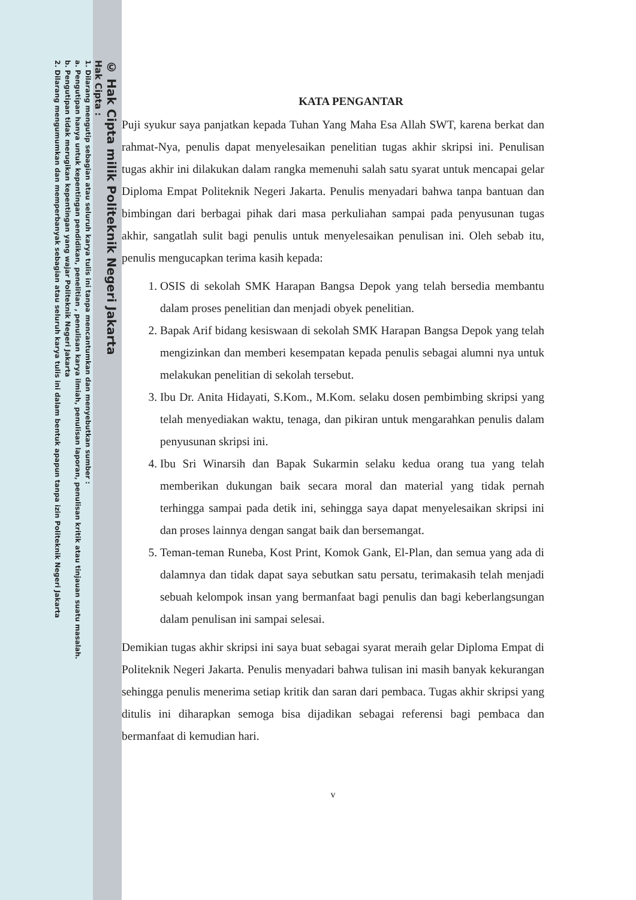© Hak Cipta milik Politeknik Negeri Jakarta
Hak Cipta :
1. Dilarang mengutip sebagian atau seluruh karya tulis ini tanpa mencantumkan dan menyebutkan sumber :
a. Pengutipan hanya untuk kepentingan pendidikan, penelitian , penulisan karya ilmiah, penulisan laporan, penulisan kritik atau tinjauan suatu masalah.
b. Pengutipan tidak merugikan kepentingan yang wajar Politeknik Negeri Jakarta
2. Dilarang mengumumkan dan memperbanyak sebagian atau seluruh karya tulis ini dalam bentuk apapun tanpa izin Politeknik Negeri Jakarta
KATA PENGANTAR
Puji syukur saya panjatkan kepada Tuhan Yang Maha Esa Allah SWT, karena berkat dan rahmat-Nya, penulis dapat menyelesaikan penelitian tugas akhir skripsi ini. Penulisan tugas akhir ini dilakukan dalam rangka memenuhi salah satu syarat untuk mencapai gelar Diploma Empat Politeknik Negeri Jakarta. Penulis menyadari bahwa tanpa bantuan dan bimbingan dari berbagai pihak dari masa perkuliahan sampai pada penyusunan tugas akhir, sangatlah sulit bagi penulis untuk menyelesaikan penulisan ini. Oleh sebab itu, penulis mengucapkan terima kasih kepada:
1. OSIS di sekolah SMK Harapan Bangsa Depok yang telah bersedia membantu dalam proses penelitian dan menjadi obyek penelitian.
2. Bapak Arif bidang kesiswaan di sekolah SMK Harapan Bangsa Depok yang telah mengizinkan dan memberi kesempatan kepada penulis sebagai alumni nya untuk melakukan penelitian di sekolah tersebut.
3. Ibu Dr. Anita Hidayati, S.Kom., M.Kom. selaku dosen pembimbing skripsi yang telah menyediakan waktu, tenaga, dan pikiran untuk mengarahkan penulis dalam penyusunan skripsi ini.
4. Ibu Sri Winarsih dan Bapak Sukarmin selaku kedua orang tua yang telah memberikan dukungan baik secara moral dan material yang tidak pernah terhingga sampai pada detik ini, sehingga saya dapat menyelesaikan skripsi ini dan proses lainnya dengan sangat baik dan bersemangat.
5. Teman-teman Runeba, Kost Print, Komok Gank, El-Plan, dan semua yang ada di dalamnya dan tidak dapat saya sebutkan satu persatu, terimakasih telah menjadi sebuah kelompok insan yang bermanfaat bagi penulis dan bagi keberlangsungan dalam penulisan ini sampai selesai.
Demikian tugas akhir skripsi ini saya buat sebagai syarat meraih gelar Diploma Empat di Politeknik Negeri Jakarta. Penulis menyadari bahwa tulisan ini masih banyak kekurangan sehingga penulis menerima setiap kritik dan saran dari pembaca. Tugas akhir skripsi yang ditulis ini diharapkan semoga bisa dijadikan sebagai referensi bagi pembaca dan bermanfaat di kemudian hari.
v